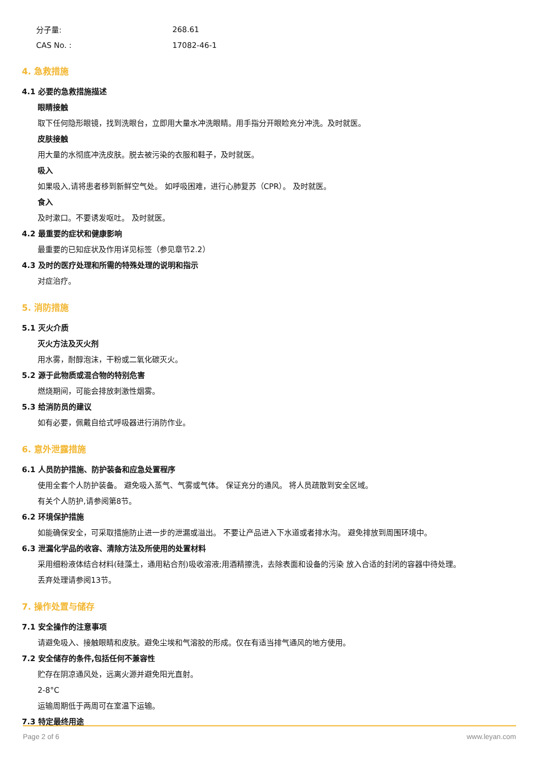分子量: 268.61
CAS No. : 17082-46-1
4. 急救措施
4.1 必要的急救措施描述
眼睛接触
取下任何隐形眼镜，找到洗眼台，立即用大量水冲洗眼睛。用手指分开眼睑充分冲洗。及时就医。
皮肤接触
用大量的水彻底冲洗皮肤。脱去被污染的衣服和鞋子，及时就医。
吸入
如果吸入,请将患者移到新鲜空气处。 如呼吸困难，进行心肺复苏（CPR）。 及时就医。
食入
及时漱口。不要诱发呕吐。 及时就医。
4.2 最重要的症状和健康影响
最重要的已知症状及作用详见标签（参见章节2.2）
4.3 及时的医疗处理和所需的特殊处理的说明和指示
对症治疗。
5. 消防措施
5.1 灭火介质
灭火方法及灭火剂
用水雾，耐醇泡沫，干粉或二氧化碳灭火。
5.2 源于此物质或混合物的特别危害
燃烧期间，可能会排放刺激性烟雾。
5.3 给消防员的建议
如有必要，佩戴自给式呼吸器进行消防作业。
6. 意外泄露措施
6.1 人员防护措施、防护装备和应急处置程序
使用全套个人防护装备。 避免吸入蒸气、气雾或气体。 保证充分的通风。 将人员疏散到安全区域。
有关个人防护,请参阅第8节。
6.2 环境保护措施
如能确保安全，可采取措施防止进一步的泄漏或溢出。 不要让产品进入下水道或者排水沟。 避免排放到周围环境中。
6.3 泄漏化学品的收容、清除方法及所使用的处置材料
采用细粉液体结合材料(硅藻土，通用粘合剂)吸收溶液;用酒精擦洗，去除表面和设备的污染 放入合适的封闭的容器中待处理。
丢弃处理请参阅13节。
7. 操作处置与储存
7.1 安全操作的注意事项
请避免吸入、接触眼睛和皮肤。避免尘埃和气溶胶的形成。仅在有适当排气通风的地方使用。
7.2 安全储存的条件,包括任何不兼容性
贮存在阴凉通风处，远离火源并避免阳光直射。
2-8°C
运输周期低于两周可在室温下运输。
7.3 特定最终用途
Page 2 of 6 www.leyan.com